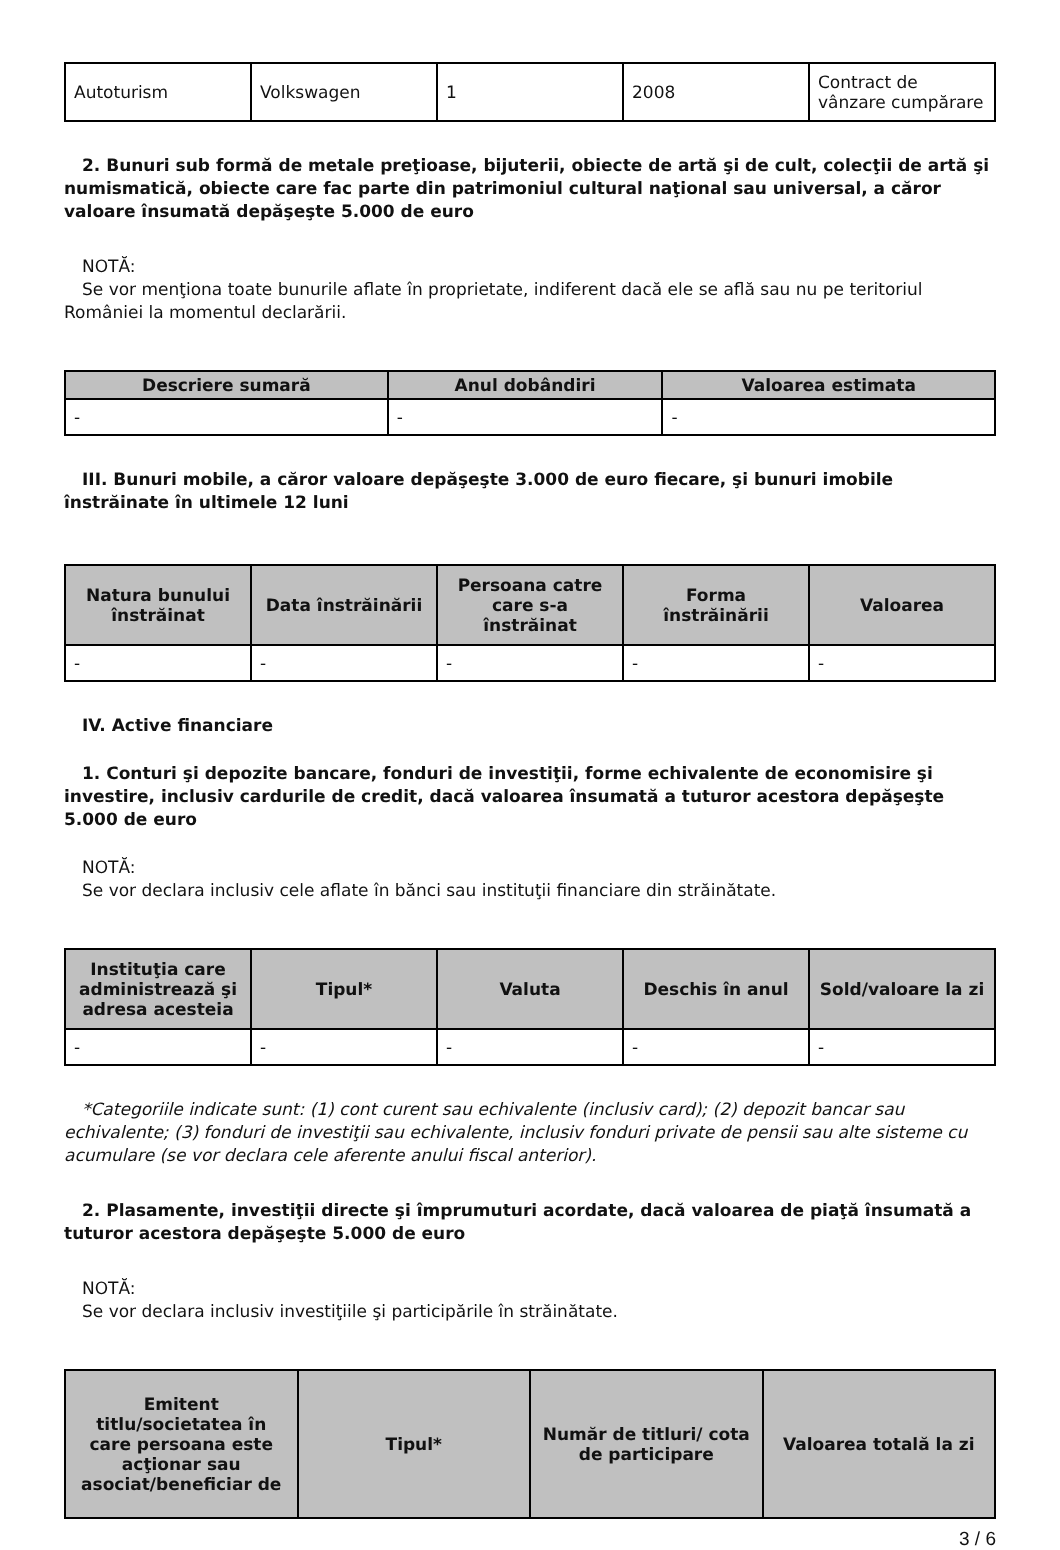| Autoturism | Volkswagen | 1 | 2008 | Contract de vânzare cumpărare |
2. Bunuri sub formă de metale preţioase, bijuterii, obiecte de artă şi de cult, colecţii de artă şi numismatică, obiecte care fac parte din patrimoniul cultural naţional sau universal, a căror valoare însumată depăşeşte 5.000 de euro
NOTĂ:
Se vor menţiona toate bunurile aflate în proprietate, indiferent dacă ele se află sau nu pe teritoriul României la momentul declarării.
| Descriere sumară | Anul dobândiri | Valoarea estimata |
| --- | --- | --- |
| - | - | - |
III. Bunuri mobile, a căror valoare depăşeşte 3.000 de euro fiecare, şi bunuri imobile înstrăinate în ultimele 12 luni
| Natura bunului înstrăinat | Data înstrăinării | Persoana catre care s-a înstrăinat | Forma înstrăinării | Valoarea |
| --- | --- | --- | --- | --- |
| - | - | - | - | - |
IV. Active financiare
1. Conturi şi depozite bancare, fonduri de investiţii, forme echivalente de economisire şi investire, inclusiv cardurile de credit, dacă valoarea însumată a tuturor acestora depăşeşte 5.000 de euro
NOTĂ:
Se vor declara inclusiv cele aflate în bănci sau instituţii financiare din străinătate.
| Instituţia care administrează şi adresa acesteia | Tipul* | Valuta | Deschis în anul | Sold/valoare la zi |
| --- | --- | --- | --- | --- |
| - | - | - | - | - |
*Categoriile indicate sunt: (1) cont curent sau echivalente (inclusiv card); (2) depozit bancar sau echivalente; (3) fonduri de investiţii sau echivalente, inclusiv fonduri private de pensii sau alte sisteme cu acumulare (se vor declara cele aferente anului fiscal anterior).
2. Plasamente, investiţii directe şi împrumuturi acordate, dacă valoarea de piaţă însumată a tuturor acestora depăşeşte 5.000 de euro
NOTĂ:
Se vor declara inclusiv investiţiile şi participările în străinătate.
| Emitent titlu/societatea în care persoana este acţionar sau asociat/beneficiar de | Tipul* | Număr de titluri/ cota de participare | Valoarea totală la zi |
| --- | --- | --- | --- |
3 / 6